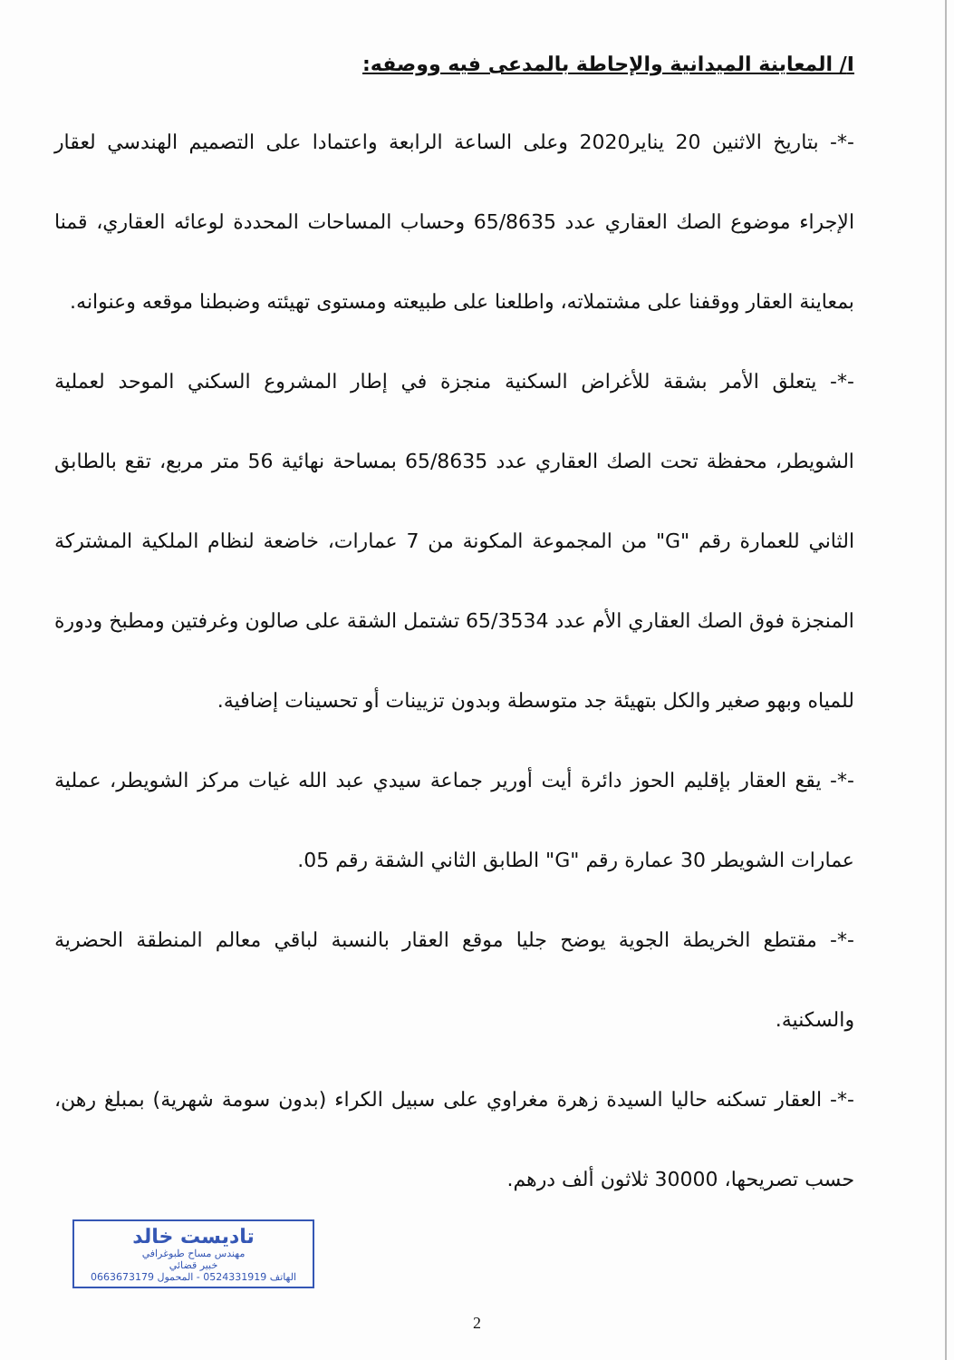I/ المعاينة الميدانية والإحاطة بالمدعى فيه ووصفه:
-*- بتاريخ الاثنين 20 يناير2020 وعلى الساعة الرابعة واعتمادا على التصميم الهندسي لعقار الإجراء موضوع الصك العقاري عدد 65/8635 وحساب المساحات المحددة لوعائه العقاري، قمنا بمعاينة العقار ووقفنا على مشتملاته، واطلعنا على طبيعته ومستوى تهيئته وضبطنا موقعه وعنوانه.
-*- يتعلق الأمر بشقة للأغراض السكنية منجزة في إطار المشروع السكني الموحد لعملية الشويطر، محفظة تحت الصك العقاري عدد 65/8635 بمساحة نهائية 56 متر مربع، تقع بالطابق الثاني للعمارة رقم "G" من المجموعة المكونة من 7 عمارات، خاضعة لنظام الملكية المشتركة المنجزة فوق الصك العقاري الأم عدد 65/3534 تشتمل الشقة على صالون وغرفتين ومطبخ ودورة للمياه وبهو صغير والكل بتهيئة جد متوسطة وبدون تزيينات أو تحسينات إضافية.
-*- يقع العقار بإقليم الحوز دائرة أيت أورير جماعة سيدي عبد الله غيات مركز الشويطر، عملية عمارات الشويطر 30 عمارة رقم "G" الطابق الثاني الشقة رقم 05.
-*- مقتطع الخريطة الجوية يوضح جليا موقع العقار بالنسبة لباقي معالم المنطقة الحضرية والسكنية.
-*- العقار تسكنه حاليا السيدة زهرة مغراوي على سبيل الكراء (بدون سومة شهرية) بمبلغ رهن، حسب تصريحها، 30000 ثلاثون ألف درهم.
تاديست خالد
مهندس مساح طبوغرافي
خبير قضائي
الهاتف 0524331919 - المحمول 0663673179
2